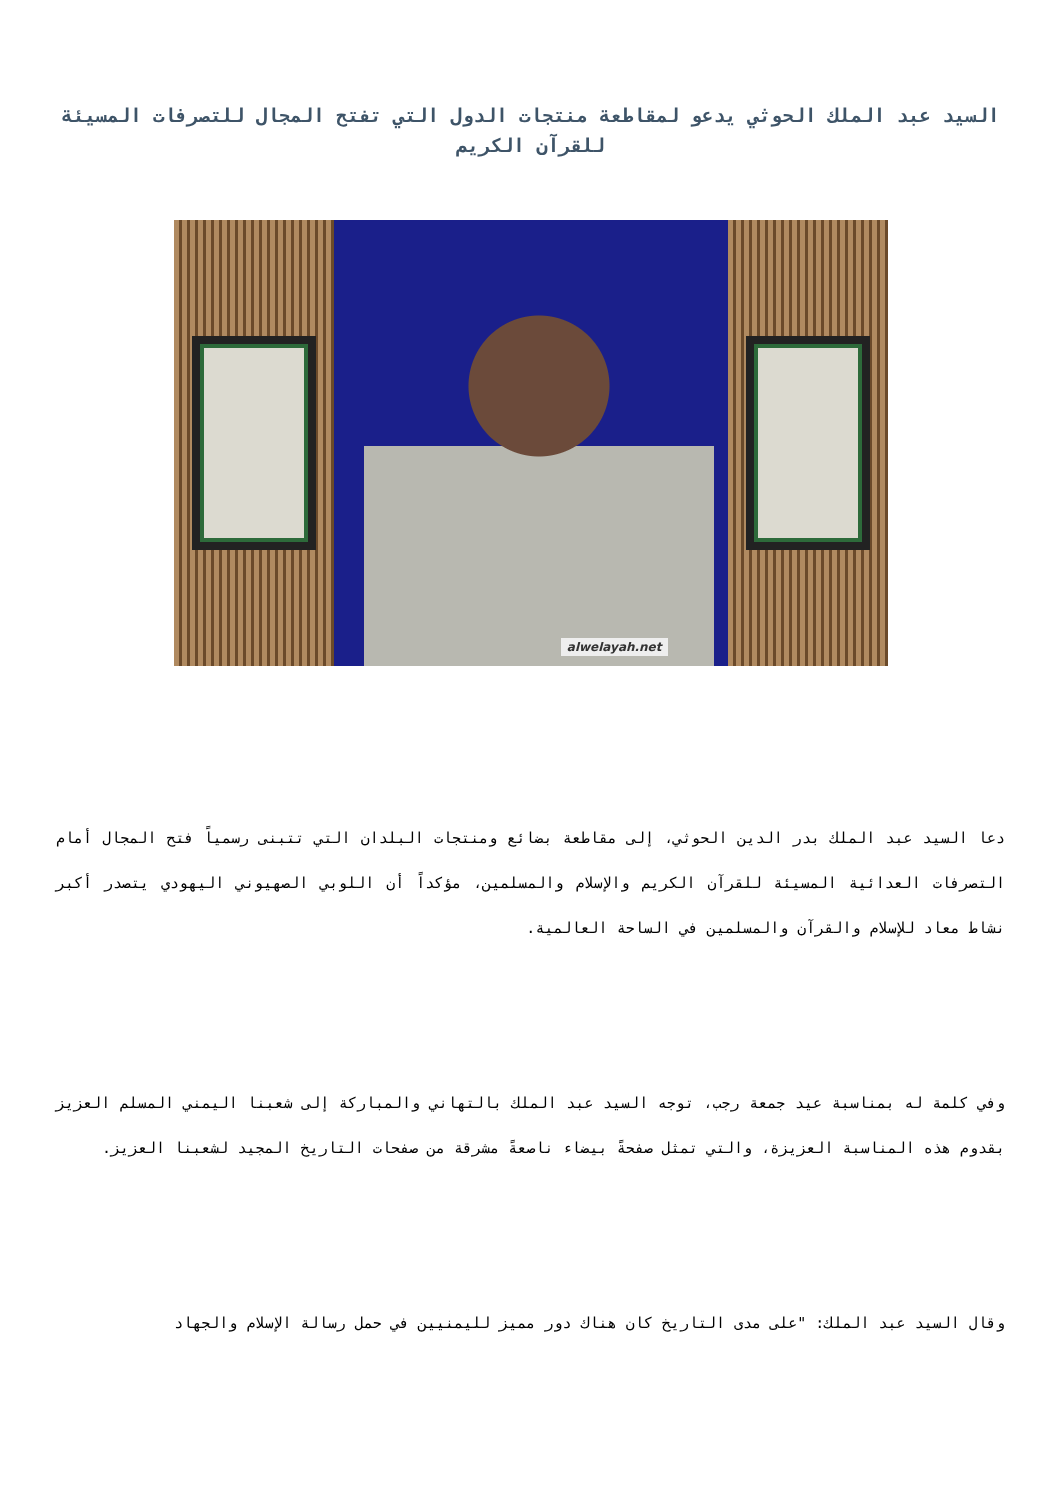السيد عبد الملك الحوثي يدعو لمقاطعة منتجات الدول التي تفتح المجال للتصرفات المسيئة للقرآن الكريم
alwelayah.net
دعا السيد عبد الملك بدر الدين الحوثي، إلى مقاطعة بضائع ومنتجات البلدان التي تتبنى رسمياً فتح المجال أمام التصرفات العدائية المسيئة للقرآن الكريم والإسلام والمسلمين، مؤكداً أن اللوبي الصهيوني اليهودي يتصدر أكبر نشاط معاد للإسلام والقرآن والمسلمين في الساحة العالمية.
وفي كلمة له بمناسبة عيد جمعة رجب، توجه السيد عبد الملك بالتهاني والمباركة إلى شعبنا اليمني المسلم العزيز بقدوم هذه المناسبة العزيزة، والتي تمثل صفحةً بيضاء ناصعةً مشرقة من صفحات التاريخ المجيد لشعبنا العزيز.
وقال السيد عبد الملك: "على مدى التاريخ كان هناك دور مميز لليمنيين في حمل رسالة الإسلام والجهاد